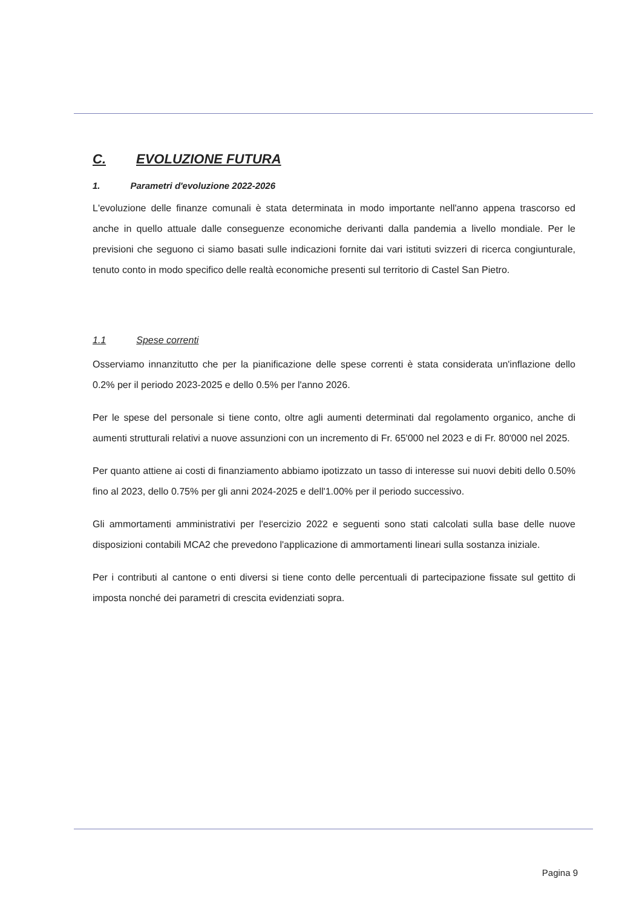C. EVOLUZIONE FUTURA
1. Parametri d'evoluzione 2022-2026
L'evoluzione delle finanze comunali è stata determinata in modo importante nell'anno appena trascorso ed anche in quello attuale dalle conseguenze economiche derivanti dalla pandemia a livello mondiale. Per le previsioni che seguono ci siamo basati sulle indicazioni fornite dai vari istituti svizzeri di ricerca congiunturale, tenuto conto in modo specifico delle realtà economiche presenti sul territorio di Castel San Pietro.
1.1 Spese correnti
Osserviamo innanzitutto che per la pianificazione delle spese correnti è stata considerata un'inflazione dello 0.2% per il periodo 2023-2025 e dello 0.5% per l'anno 2026.
Per le spese del personale si tiene conto, oltre agli aumenti determinati dal regolamento organico, anche di aumenti strutturali relativi a nuove assunzioni con un incremento di Fr. 65'000 nel 2023 e di Fr. 80'000 nel 2025.
Per quanto attiene ai costi di finanziamento abbiamo ipotizzato un tasso di interesse sui nuovi debiti dello 0.50% fino al 2023, dello 0.75% per gli anni 2024-2025 e dell'1.00% per il periodo successivo.
Gli ammortamenti amministrativi per l'esercizio 2022 e seguenti sono stati calcolati sulla base delle nuove disposizioni contabili MCA2 che prevedono l'applicazione di ammortamenti lineari sulla sostanza iniziale.
Per i contributi al cantone o enti diversi si tiene conto delle percentuali di partecipazione fissate sul gettito di imposta nonché dei parametri di crescita evidenziati sopra.
Pagina 9